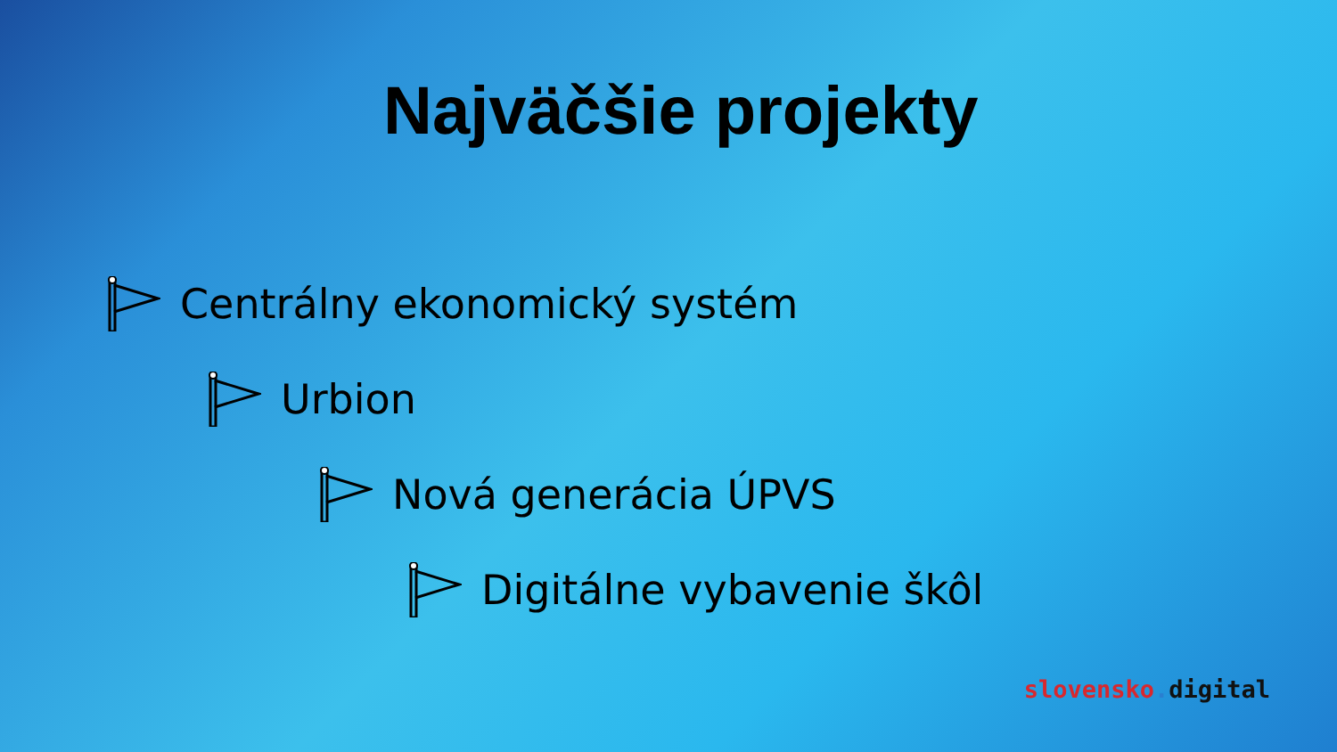Najväčšie projekty
Centrálny ekonomický systém
Urbion
Nová generácia ÚPVS
Digitálne vybavenie škôl
slovensko. digital